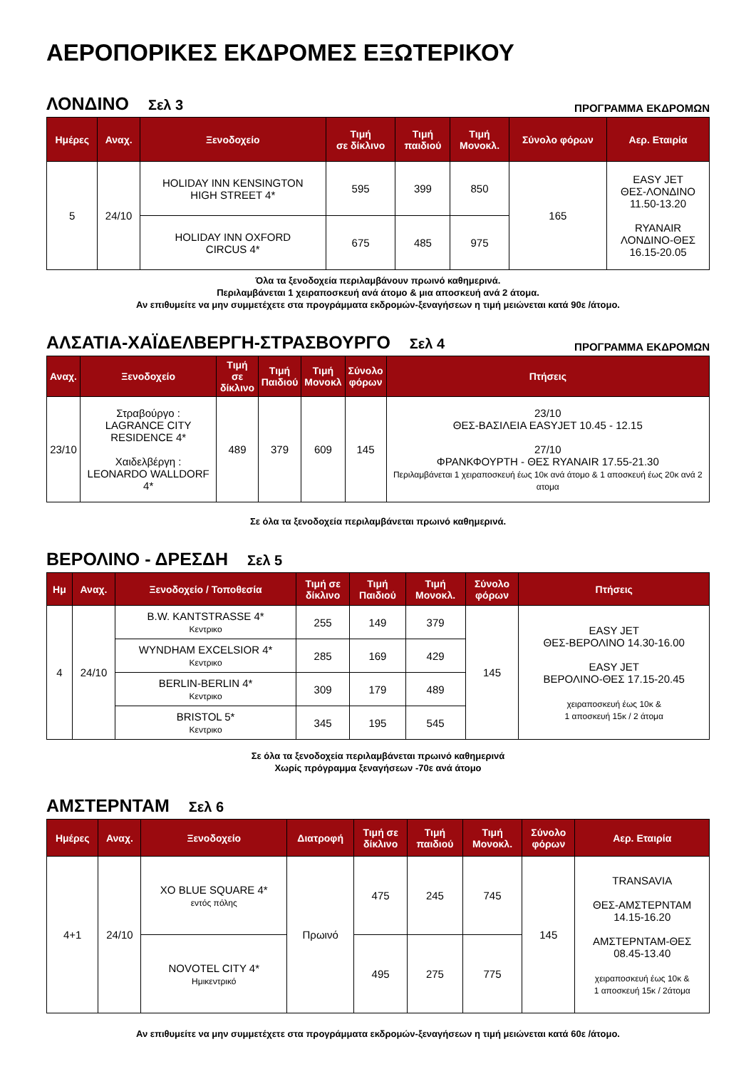ΑΕΡΟΠΟΡΙΚΕΣ ΕΚΔΡΟΜΕΣ ΕΞΩΤΕΡΙΚΟΥ
ΛΟΝΔΙΝΟ Σελ 3
ΠΡΟΓΡΑΜΜΑ ΕΚΔΡΟΜΩΝ
| Ημέρες | Αναχ. | Ξενοδοχείο | Τιμή σε δίκλινο | Τιμή παιδιού | Τιμή Μονοκλ. | Σύνολο φόρων | Αερ. Εταιρία |
| --- | --- | --- | --- | --- | --- | --- | --- |
| 5 | 24/10 | HOLIDAY INN KENSINGTON HIGH STREET 4* | 595 | 399 | 850 | 165 | EASY JET ΘΕΣ-ΛΟΝΔΙΝΟ 11.50-13.20 RYANAIR ΛΟΝΔΙΝΟ-ΘΕΣ 16.15-20.05 |
| | | HOLIDAY INN OXFORD CIRCUS 4* | 675 | 485 | 975 | | |
Όλα τα ξενοδοχεία περιλαμβάνουν πρωινό καθημερινά.
Περιλαμβάνεται 1 χειραποσκευή ανά άτομο & μια αποσκευή ανά 2 άτομα.
Αν επιθυμείτε να μην συμμετέχετε στα προγράμματα εκδρομών-ξεναγήσεων η τιμή μειώνεται κατά 90ε /άτομο.
ΑΛΣΑΤΙΑ-ΧΑΪΔΕΛΒΕΡΓΗ-ΣΤΡΑΣΒΟΥΡΓΟ Σελ 4
ΠΡΟΓΡΑΜΜΑ ΕΚΔΡΟΜΩΝ
| Αναχ. | Ξενοδοχείο | Τιμή σε δίκλινο | Τιμή Παιδιού | Τιμή Μονοκλ | Σύνολο φόρων | Πτήσεις |
| --- | --- | --- | --- | --- | --- | --- |
| 23/10 | Στραβούργο : LAGRANCE CITY RESIDENCE 4* Χαιδελβέργη : LEONARDO WALLDORF 4* | 489 | 379 | 609 | 145 | 23/10 ΘΕΣ-ΒΑΣΙΛΕΙΑ EASYJET 10.45 - 12.15 27/10 ΦΡΑΝΚΦΟΥΡΤΗ - ΘΕΣ RYANAIR 17.55-21.30 Περιλαμβάνεται 1 χειραποσκευή έως 10κ ανά άτομο & 1 αποσκευή έως 20κ ανά 2 ατομα |
Σε όλα τα ξενοδοχεία περιλαμβάνεται πρωινό καθημερινά.
ΒΕΡΟΛΙΝΟ - ΔΡΕΣΔΗ Σελ 5
| Ημ | Αναχ. | Ξενοδοχείο / Τοποθεσία | Τιμή σε δίκλινο | Τιμή Παιδιού | Τιμή Μονοκλ. | Σύνολο φόρων | Πτήσεις |
| --- | --- | --- | --- | --- | --- | --- | --- |
| 4 | 24/10 | B.W. KANTSTRASSE 4* Κεντρικο | 255 | 149 | 379 | 145 | EASY JET ΘΕΣ-ΒΕΡΟΛΙΝΟ 14.30-16.00 EASY JET ΒΕΡΟΛΙΝΟ-ΘΕΣ 17.15-20.45 χειραποσκευή έως 10κ & 1 αποσκευή 15κ / 2 άτομα |
| | | WYNDHAM EXCELSIOR 4* Κεντρικο | 285 | 169 | 429 | | |
| | | BERLIN-BERLIN 4* Κεντρικο | 309 | 179 | 489 | | |
| | | BRISTOL 5* Κεντρικο | 345 | 195 | 545 | | |
Σε όλα τα ξενοδοχεία περιλαμβάνεται πρωινό καθημερινά
Χωρίς πρόγραμμα ξεναγήσεων -70ε ανά άτομο
ΑΜΣΤΕΡΝΤΑΜ Σελ 6
| Ημέρες | Αναχ. | Ξενοδοχείο | Διατροφή | Τιμή σε δίκλινο | Τιμή παιδιού | Τιμή Μονοκλ. | Σύνολο φόρων | Αερ. Εταιρία |
| --- | --- | --- | --- | --- | --- | --- | --- | --- |
| 4+1 | 24/10 | XO BLUE SQUARE 4* εντός πόλης | Πρωινό | 475 | 245 | 745 | 145 | TRANSAVIA ΘΕΣ-ΑΜΣΤΕΡΝΤΑΜ 14.15-16.20 ΑΜΣΤΕΡΝΤΑΜ-ΘΕΣ 08.45-13.40 χειραποσκευή έως 10κ & 1 αποσκευή 15κ / 2άτομα |
| | | NOVOTEL CITY 4* Ημικεντρικό | | 495 | 275 | 775 | | |
Αν επιθυμείτε να μην συμμετέχετε στα προγράμματα εκδρομών-ξεναγήσεων η τιμή μειώνεται κατά 60ε /άτομο.